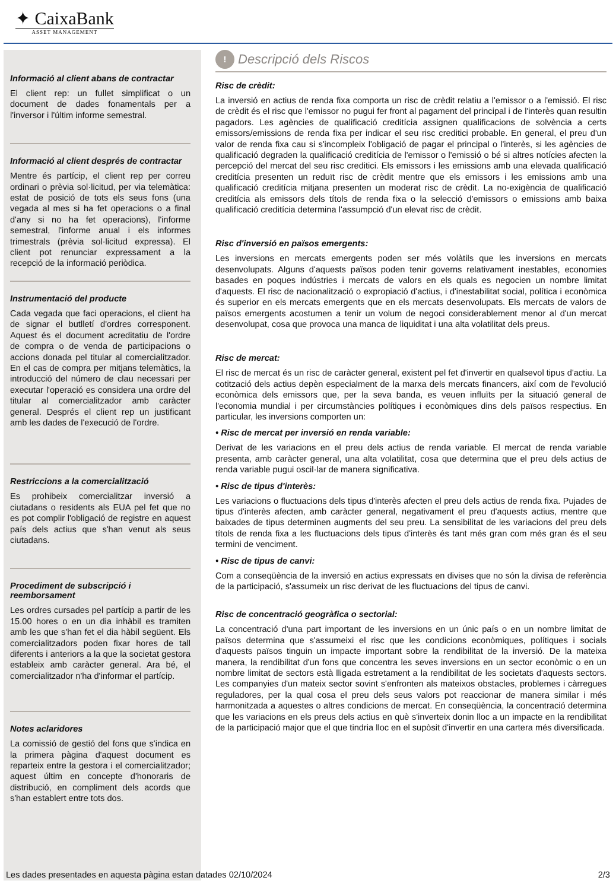✦ CaixaBank
ASSET MANAGEMENT
Informació al client abans de contractar
El client rep: un fullet simplificat o un document de dades fonamentals per a l'inversor i l'últim informe semestral.
Informació al client després de contractar
Mentre és partícip, el client rep per correu ordinari o prèvia sol·licitud, per via telemàtica: estat de posició de tots els seus fons (una vegada al mes si ha fet operacions o a final d'any si no ha fet operacions), l'informe semestral, l'informe anual i els informes trimestrals (prèvia sol·licitud expressa). El client pot renunciar expressament a la recepció de la informació periòdica.
Instrumentació del producte
Cada vegada que faci operacions, el client ha de signar el butlletí d'ordres corresponent. Aquest és el document acreditatiu de l'ordre de compra o de venda de participacions o accions donada pel titular al comercialitzador. En el cas de compra per mitjans telemàtics, la introducció del número de clau necessari per executar l'operació es considera una ordre del titular al comercialitzador amb caràcter general. Després el client rep un justificant amb les dades de l'execució de l'ordre.
Restriccions a la comercialització
Es prohibeix comercialitzar inversió a ciutadans o residents als EUA pel fet que no es pot complir l'obligació de registre en aquest país dels actius que s'han venut als seus ciutadans.
Procediment de subscripció i reemborsament
Les ordres cursades pel partícip a partir de les 15.00 hores o en un dia inhàbil es tramiten amb les que s'han fet el dia hàbil següent. Els comercialitzadors poden fixar hores de tall diferents i anteriors a la que la societat gestora estableix amb caràcter general. Ara bé, el comercialitzador n'ha d'informar el partícip.
Notes aclaridores
La comissió de gestió del fons que s'indica en la primera pàgina d'aquest document es reparteix entre la gestora i el comercialitzador; aquest últim en concepte d'honoraris de distribució, en compliment dels acords que s'han establert entre tots dos.
!
Descripció dels Riscos
Risc de crèdit:
La inversió en actius de renda fixa comporta un risc de crèdit relatiu a l'emissor o a l'emissió. El risc de crèdit és el risc que l'emissor no pugui fer front al pagament del principal i de l'interès quan resultin pagadors. Les agències de qualificació creditícia assignen qualificacions de solvència a certs emissors/emissions de renda fixa per indicar el seu risc creditici probable. En general, el preu d'un valor de renda fixa cau si s'incompleix l'obligació de pagar el principal o l'interès, si les agències de qualificació degraden la qualificació creditícia de l'emissor o l'emissió o bé si altres notícies afecten la percepció del mercat del seu risc creditici. Els emissors i les emissions amb una elevada qualificació creditícia presenten un reduït risc de crèdit mentre que els emissors i les emissions amb una qualificació creditícia mitjana presenten un moderat risc de crèdit. La no-exigència de qualificació creditícia als emissors dels títols de renda fixa o la selecció d'emissors o emissions amb baixa qualificació creditícia determina l'assumpció d'un elevat risc de crèdit.
Risc d'inversió en països emergents:
Les inversions en mercats emergents poden ser més volàtils que les inversions en mercats desenvolupats. Alguns d'aquests països poden tenir governs relativament inestables, economies basades en poques indústries i mercats de valors en els quals es negocien un nombre limitat d'aquests. El risc de nacionalització o expropiació d'actius, i d'inestabilitat social, política i econòmica és superior en els mercats emergents que en els mercats desenvolupats. Els mercats de valors de països emergents acostumen a tenir un volum de negoci considerablement menor al d'un mercat desenvolupat, cosa que provoca una manca de liquiditat i una alta volatilitat dels preus.
Risc de mercat:
El risc de mercat és un risc de caràcter general, existent pel fet d'invertir en qualsevol tipus d'actiu. La cotització dels actius depèn especialment de la marxa dels mercats financers, així com de l'evolució econòmica dels emissors que, per la seva banda, es veuen influïts per la situació general de l'economia mundial i per circumstàncies polítiques i econòmiques dins dels països respectius. En particular, les inversions comporten un:
• Risc de mercat per inversió en renda variable:
Derivat de les variacions en el preu dels actius de renda variable. El mercat de renda variable presenta, amb caràcter general, una alta volatilitat, cosa que determina que el preu dels actius de renda variable pugui oscil·lar de manera significativa.
• Risc de tipus d'interès:
Les variacions o fluctuacions dels tipus d'interès afecten el preu dels actius de renda fixa. Pujades de tipus d'interès afecten, amb caràcter general, negativament el preu d'aquests actius, mentre que baixades de tipus determinen augments del seu preu. La sensibilitat de les variacions del preu dels títols de renda fixa a les fluctuacions dels tipus d'interès és tant més gran com més gran és el seu termini de venciment.
• Risc de tipus de canvi:
Com a conseqüència de la inversió en actius expressats en divises que no són la divisa de referència de la participació, s'assumeix un risc derivat de les fluctuacions del tipus de canvi.
Risc de concentració geogràfica o sectorial:
La concentració d'una part important de les inversions en un únic país o en un nombre limitat de països determina que s'assumeixi el risc que les condicions econòmiques, polítiques i socials d'aquests països tinguin un impacte important sobre la rendibilitat de la inversió. De la mateixa manera, la rendibilitat d'un fons que concentra les seves inversions en un sector econòmic o en un nombre limitat de sectors està lligada estretament a la rendibilitat de les societats d'aquests sectors. Les companyies d'un mateix sector sovint s'enfronten als mateixos obstacles, problemes i càrregues reguladores, per la qual cosa el preu dels seus valors pot reaccionar de manera similar i més harmonitzada a aquestes o altres condicions de mercat. En conseqüència, la concentració determina que les variacions en els preus dels actius en què s'inverteix donin lloc a un impacte en la rendibilitat de la participació major que el que tindria lloc en el supòsit d'invertir en una cartera més diversificada.
Les dades presentades en aquesta pàgina estan datades 02/10/2024 2/3